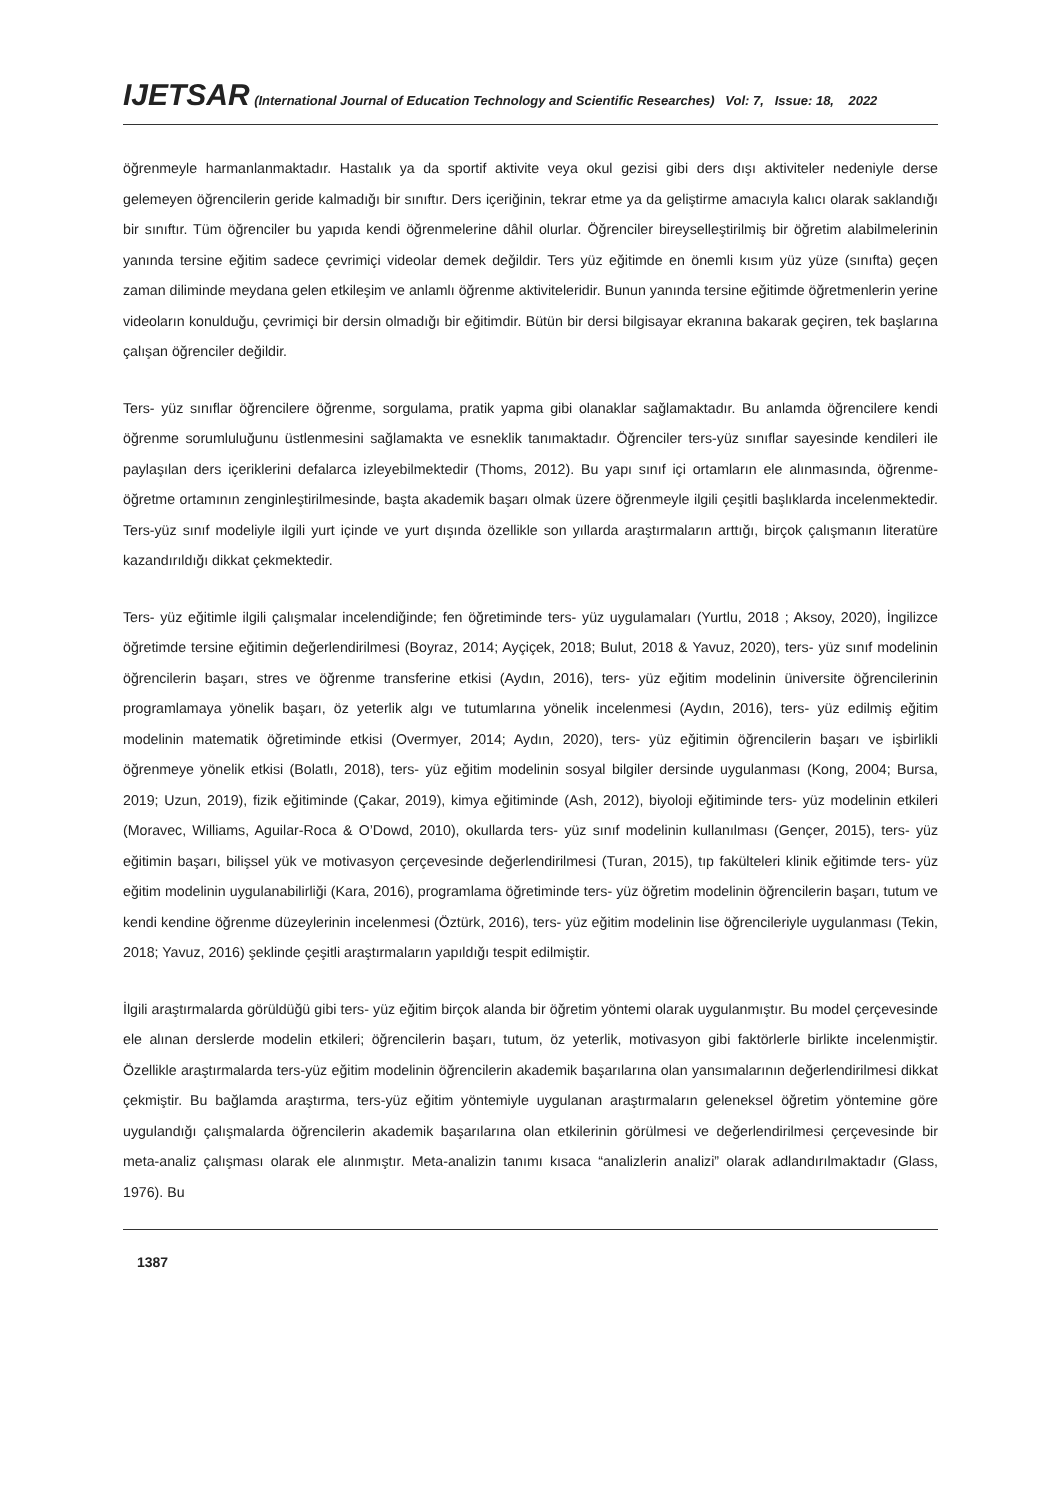IJETSAR (International Journal of Education Technology and Scientific Researches) Vol: 7, Issue: 18, 2022
öğrenmeyle harmanlanmaktadır. Hastalık ya da sportif aktivite veya okul gezisi gibi ders dışı aktiviteler nedeniyle derse gelemeyen öğrencilerin geride kalmadığı bir sınıftır. Ders içeriğinin, tekrar etme ya da geliştirme amacıyla kalıcı olarak saklandığı bir sınıftır. Tüm öğrenciler bu yapıda kendi öğrenmelerine dâhil olurlar. Öğrenciler bireyselleştirilmiş bir öğretim alabilmelerinin yanında tersine eğitim sadece çevrimiçi videolar demek değildir. Ters yüz eğitimde en önemli kısım yüz yüze (sınıfta) geçen zaman diliminde meydana gelen etkileşim ve anlamlı öğrenme aktiviteleridir. Bunun yanında tersine eğitimde öğretmenlerin yerine videoların konulduğu, çevrimiçi bir dersin olmadığı bir eğitimdir. Bütün bir dersi bilgisayar ekranına bakarak geçiren, tek başlarına çalışan öğrenciler değildir.
Ters- yüz sınıflar öğrencilere öğrenme, sorgulama, pratik yapma gibi olanaklar sağlamaktadır. Bu anlamda öğrencilere kendi öğrenme sorumluluğunu üstlenmesini sağlamakta ve esneklik tanımaktadır. Öğrenciler ters-yüz sınıflar sayesinde kendileri ile paylaşılan ders içeriklerini defalarca izleyebilmektedir (Thoms, 2012). Bu yapı sınıf içi ortamların ele alınmasında, öğrenme- öğretme ortamının zenginleştirilmesinde, başta akademik başarı olmak üzere öğrenmeyle ilgili çeşitli başlıklarda incelenmektedir. Ters-yüz sınıf modeliyle ilgili yurt içinde ve yurt dışında özellikle son yıllarda araştırmaların arttığı, birçok çalışmanın literatüre kazandırıldığı dikkat çekmektedir.
Ters- yüz eğitimle ilgili çalışmalar incelendiğinde; fen öğretiminde ters- yüz uygulamaları (Yurtlu, 2018 ; Aksoy, 2020), İngilizce öğretimde tersine eğitimin değerlendirilmesi (Boyraz, 2014; Ayçiçek, 2018; Bulut, 2018 & Yavuz, 2020), ters- yüz sınıf modelinin öğrencilerin başarı, stres ve öğrenme transferine etkisi (Aydın, 2016), ters- yüz eğitim modelinin üniversite öğrencilerinin programlamaya yönelik başarı, öz yeterlik algı ve tutumlarına yönelik incelenmesi (Aydın, 2016), ters- yüz edilmiş eğitim modelinin matematik öğretiminde etkisi (Overmyer, 2014; Aydın, 2020), ters- yüz eğitimin öğrencilerin başarı ve işbirlikli öğrenmeye yönelik etkisi (Bolatlı, 2018), ters- yüz eğitim modelinin sosyal bilgiler dersinde uygulanması (Kong, 2004; Bursa, 2019; Uzun, 2019), fizik eğitiminde (Çakar, 2019), kimya eğitiminde (Ash, 2012), biyoloji eğitiminde ters- yüz modelinin etkileri (Moravec, Williams, Aguilar-Roca & O’Dowd, 2010), okullarda ters- yüz sınıf modelinin kullanılması (Gençer, 2015), ters- yüz eğitimin başarı, bilişsel yük ve motivasyon çerçevesinde değerlendirilmesi (Turan, 2015), tıp fakülteleri klinik eğitimde ters- yüz eğitim modelinin uygulanabilirliği (Kara, 2016), programlama öğretiminde ters- yüz öğretim modelinin öğrencilerin başarı, tutum ve kendi kendine öğrenme düzeylerinin incelenmesi (Öztürk, 2016), ters- yüz eğitim modelinin lise öğrencileriyle uygulanması (Tekin, 2018; Yavuz, 2016) şeklinde çeşitli araştırmaların yapıldığı tespit edilmiştir.
İlgili araştırmalarda görüldüğü gibi ters- yüz eğitim birçok alanda bir öğretim yöntemi olarak uygulanmıştır. Bu model çerçevesinde ele alınan derslerde modelin etkileri; öğrencilerin başarı, tutum, öz yeterlik, motivasyon gibi faktörlerle birlikte incelenmiştir. Özellikle araştırmalarda ters-yüz eğitim modelinin öğrencilerin akademik başarılarına olan yansımalarının değerlendirilmesi dikkat çekmiştir. Bu bağlamda araştırma, ters-yüz eğitim yöntemiyle uygulanan araştırmaların geleneksel öğretim yöntemine göre uygulandığı çalışmalarda öğrencilerin akademik başarılarına olan etkilerinin görülmesi ve değerlendirilmesi çerçevesinde bir meta-analiz çalışması olarak ele alınmıştır. Meta-analizin tanımı kısaca “analizlerin analizi” olarak adlandırılmaktadır (Glass, 1976). Bu
1387